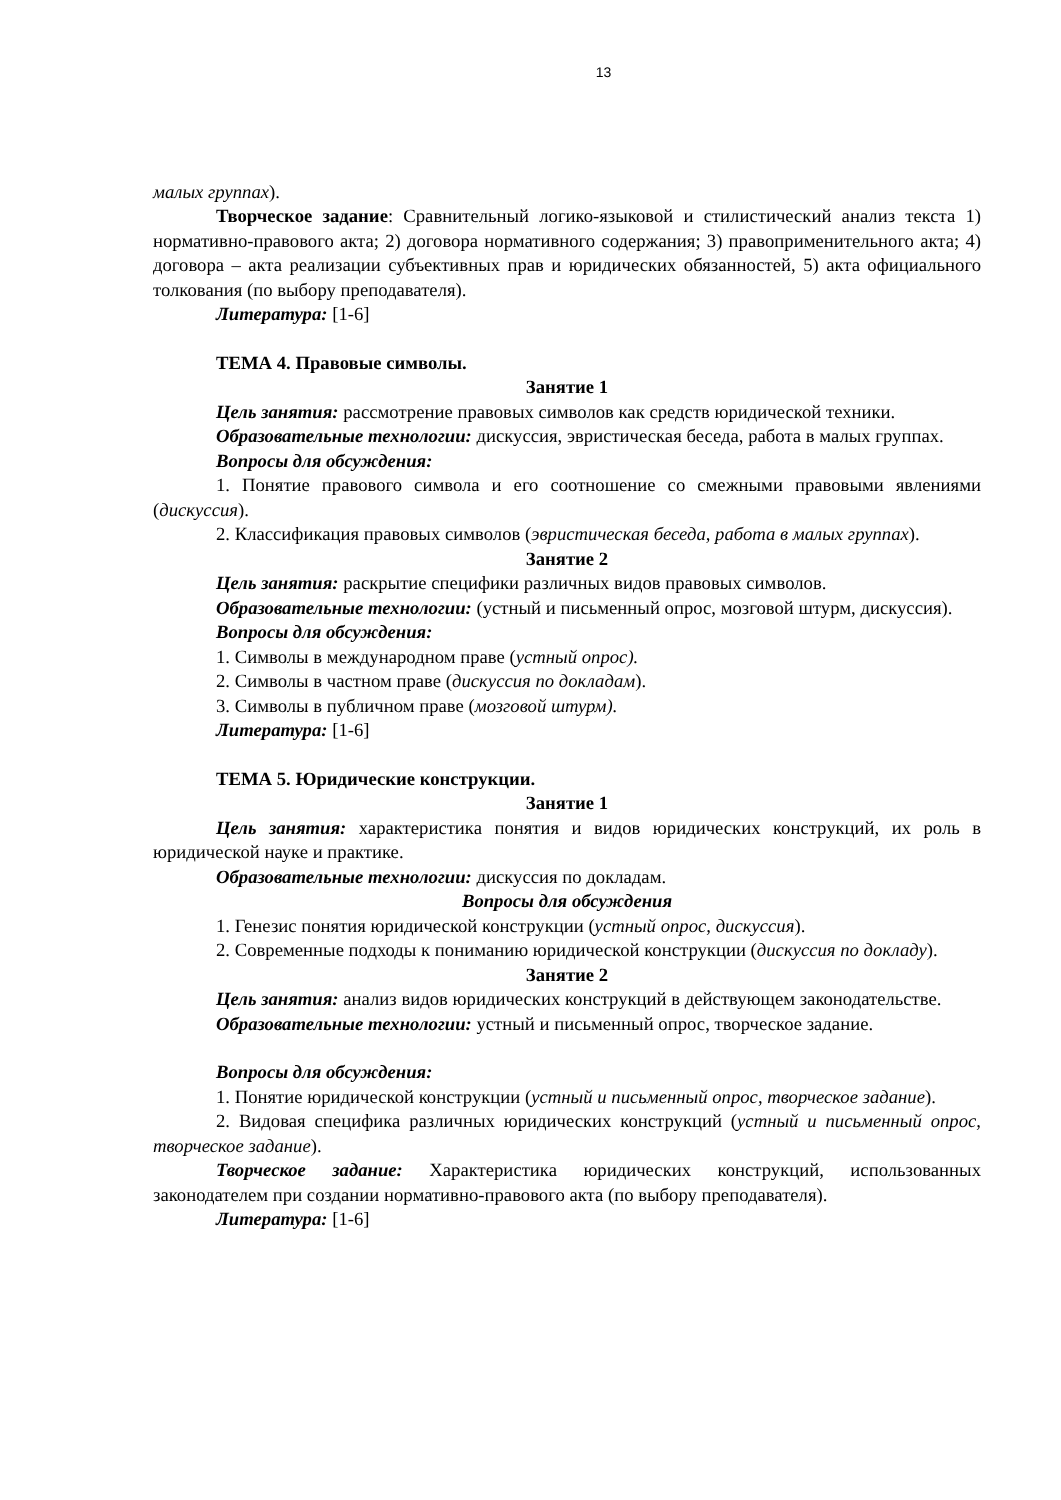13
малых группах).
Творческое задание: Сравнительный логико-языковой и стилистический анализ текста 1) нормативно-правового акта; 2) договора нормативного содержания; 3) правоприменительного акта; 4) договора – акта реализации субъективных прав и юридических обязанностей, 5) акта официального толкования (по выбору преподавателя).
Литература: [1-6]
ТЕМА 4. Правовые символы.
Занятие 1
Цель занятия: рассмотрение правовых символов как средств юридической техники.
Образовательные технологии: дискуссия, эвристическая беседа, работа в малых группах.
Вопросы для обсуждения:
1. Понятие правового символа и его соотношение со смежными правовыми явлениями (дискуссия).
2. Классификация правовых символов (эвристическая беседа, работа в малых группах).
Занятие 2
Цель занятия: раскрытие специфики различных видов правовых символов.
Образовательные технологии: (устный и письменный опрос, мозговой штурм, дискуссия).
Вопросы для обсуждения:
1. Символы в международном праве (устный опрос).
2. Символы в частном праве (дискуссия по докладам).
3. Символы в публичном праве (мозговой штурм).
Литература: [1-6]
ТЕМА 5. Юридические конструкции.
Занятие 1
Цель занятия: характеристика понятия и видов юридических конструкций, их роль в юридической науке и практике.
Образовательные технологии: дискуссия по докладам.
Вопросы для обсуждения
1. Генезис понятия юридической конструкции (устный опрос, дискуссия).
2. Современные подходы к пониманию юридической конструкции (дискуссия по докладу).
Занятие 2
Цель занятия: анализ видов юридических конструкций в действующем законодательстве.
Образовательные технологии: устный и письменный опрос, творческое задание.
Вопросы для обсуждения:
1. Понятие юридической конструкции (устный и письменный опрос, творческое задание).
2. Видовая специфика различных юридических конструкций (устный и письменный опрос, творческое задание).
Творческое задание: Характеристика юридических конструкций, использованных законодателем при создании нормативно-правового акта (по выбору преподавателя).
Литература: [1-6]